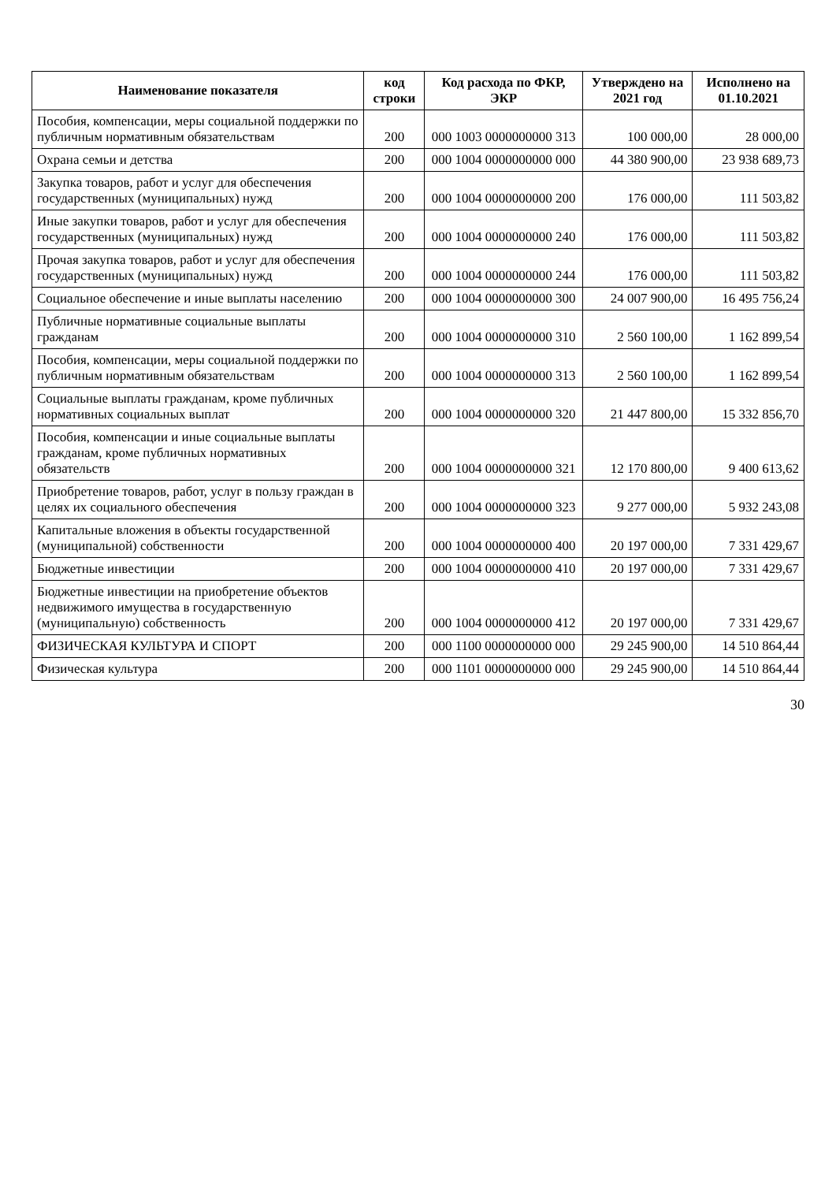| Наименование показателя | код строки | Код расхода по ФКР, ЭКР | Утверждено на 2021 год | Исполнено на 01.10.2021 |
| --- | --- | --- | --- | --- |
| Пособия, компенсации, меры социальной поддержки по публичным нормативным обязательствам | 200 | 000 1003 0000000000 313 | 100 000,00 | 28 000,00 |
| Охрана семьи и детства | 200 | 000 1004 0000000000 000 | 44 380 900,00 | 23 938 689,73 |
| Закупка товаров, работ и услуг для обеспечения государственных (муниципальных) нужд | 200 | 000 1004 0000000000 200 | 176 000,00 | 111 503,82 |
| Иные закупки товаров, работ и услуг для обеспечения государственных (муниципальных) нужд | 200 | 000 1004 0000000000 240 | 176 000,00 | 111 503,82 |
| Прочая закупка товаров, работ и услуг для обеспечения государственных (муниципальных) нужд | 200 | 000 1004 0000000000 244 | 176 000,00 | 111 503,82 |
| Социальное обеспечение и иные выплаты населению | 200 | 000 1004 0000000000 300 | 24 007 900,00 | 16 495 756,24 |
| Публичные нормативные социальные выплаты гражданам | 200 | 000 1004 0000000000 310 | 2 560 100,00 | 1 162 899,54 |
| Пособия, компенсации, меры социальной поддержки по публичным нормативным обязательствам | 200 | 000 1004 0000000000 313 | 2 560 100,00 | 1 162 899,54 |
| Социальные выплаты гражданам, кроме публичных нормативных социальных выплат | 200 | 000 1004 0000000000 320 | 21 447 800,00 | 15 332 856,70 |
| Пособия, компенсации и иные социальные выплаты гражданам, кроме публичных нормативных обязательств | 200 | 000 1004 0000000000 321 | 12 170 800,00 | 9 400 613,62 |
| Приобретение товаров, работ, услуг в пользу граждан в целях их социального обеспечения | 200 | 000 1004 0000000000 323 | 9 277 000,00 | 5 932 243,08 |
| Капитальные вложения в объекты государственной (муниципальной) собственности | 200 | 000 1004 0000000000 400 | 20 197 000,00 | 7 331 429,67 |
| Бюджетные инвестиции | 200 | 000 1004 0000000000 410 | 20 197 000,00 | 7 331 429,67 |
| Бюджетные инвестиции на приобретение объектов недвижимого имущества в государственную (муниципальную) собственность | 200 | 000 1004 0000000000 412 | 20 197 000,00 | 7 331 429,67 |
| ФИЗИЧЕСКАЯ КУЛЬТУРА И СПОРТ | 200 | 000 1100 0000000000 000 | 29 245 900,00 | 14 510 864,44 |
| Физическая культура | 200 | 000 1101 0000000000 000 | 29 245 900,00 | 14 510 864,44 |
30